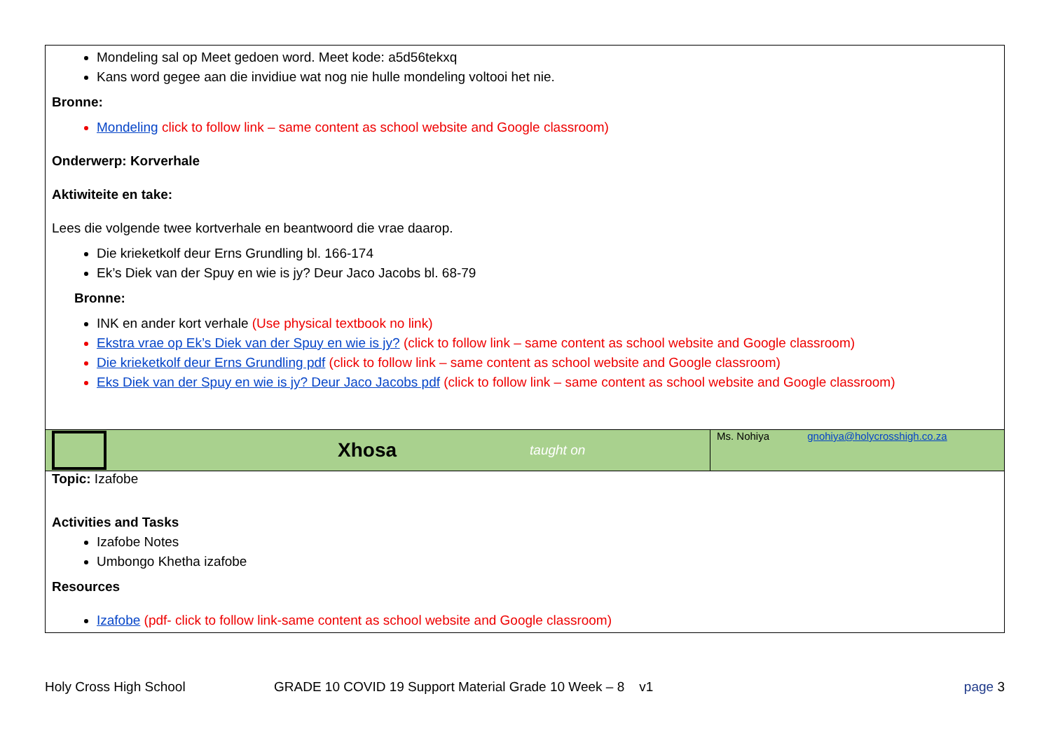| Mondeling sal op Meet gedoen word. Meet kode: a5d56tekxq Kans word gegee aan die invidiue wat nog nie hulle mondeling voltooi het nie. Bronne: Mondeling click to follow link – same content as school website and Google classroom) Onderwerp: Korverhale Aktiwiteite en take: Lees die volgende twee kortverhale en beantwoord die vrae daarop. Die krieketkolf deur Erns Grundling bl. 166-174 Ek’s Diek van der Spuy en wie is jy? Deur Jaco Jacobs bl. 68-79 Bronne: INK en ander kort verhale (Use physical textbook no link) Ekstra vrae op Ek’s Diek van der Spuy en wie is jy? (click to follow link – same content as school website and Google classroom) Die krieketkolf deur Erns Grundling pdf (click to follow link – same content as school website and Google classroom) Eks Diek van der Spuy en wie is jy? Deur Jaco Jacobs pdf (click to follow link – same content as school website and Google classroom) | |
| Xhosa taught on | Ms. Nohiya gnohiya@holycrosshigh.co.za |
| Topic: Izafobe Activities and Tasks Izafobe Notes Umbongo Khetha izafobe Resources Izafobe (pdf- click to follow link-same content as school website and Google classroom) | |
Holy Cross High School GRADE 10 COVID 19 Support Material Grade 10 Week – 8 v1 page 3